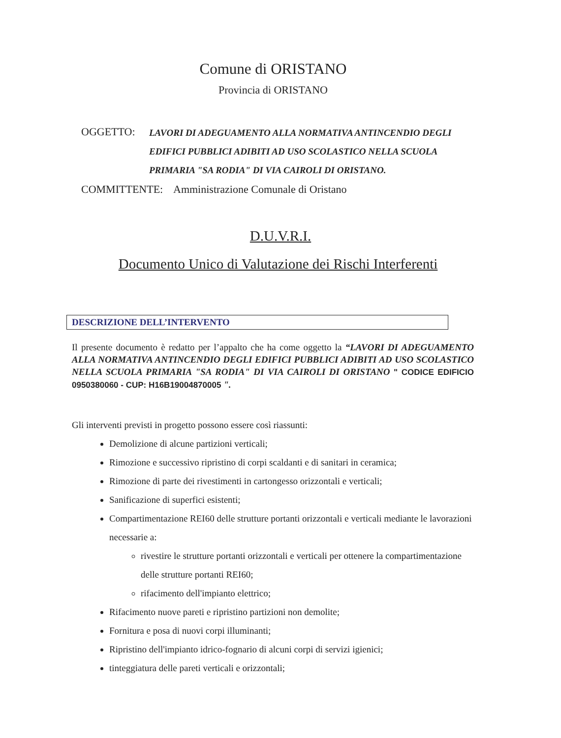Comune di ORISTANO
Provincia di ORISTANO
OGGETTO: LAVORI DI ADEGUAMENTO ALLA NORMATIVA ANTINCENDIO DEGLI EDIFICI PUBBLICI ADIBITI AD USO SCOLASTICO NELLA SCUOLA PRIMARIA "SA RODIA" DI VIA CAIROLI DI ORISTANO.
COMMITTENTE: Amministrazione Comunale di Oristano
D.U.V.R.I.
Documento Unico di Valutazione dei Rischi Interferenti
DESCRIZIONE DELL’INTERVENTO
Il presente documento è redatto per l’appalto che ha come oggetto la “LAVORI DI ADEGUAMENTO ALLA NORMATIVA ANTINCENDIO DEGLI EDIFICI PUBBLICI ADIBITI AD USO SCOLASTICO NELLA SCUOLA PRIMARIA "SA RODIA" DI VIA CAIROLI DI ORISTANO " CODICE EDIFICIO 0950380060 - CUP: H16B19004870005 ".
Gli interventi previsti in progetto possono essere così riassunti:
Demolizione di alcune partizioni verticali;
Rimozione e successivo ripristino di corpi scaldanti e di sanitari in ceramica;
Rimozione di parte dei rivestimenti in cartongesso orizzontali e verticali;
Sanificazione di superfici esistenti;
Compartimentazione REI60 delle strutture portanti orizzontali e verticali mediante le lavorazioni necessarie a:
rivestire le strutture portanti orizzontali e verticali per ottenere la compartimentazione delle strutture portanti REI60;
rifacimento dell'impianto elettrico;
Rifacimento nuove pareti e ripristino partizioni non demolite;
Fornitura e posa di nuovi corpi illuminanti;
Ripristino dell'impianto idrico-fognario di alcuni corpi di servizi igienici;
tinteggiatura delle pareti verticali e orizzontali;